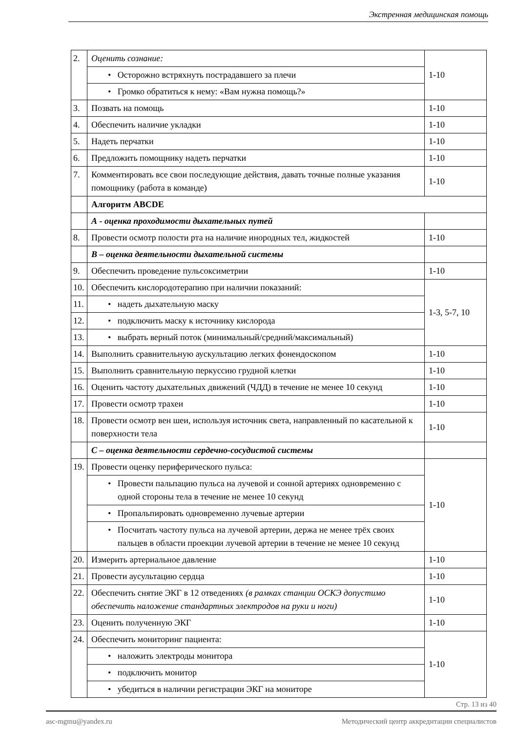Экстренная медицинская помощь
| 2. | Оценить сознание: | 1-10 |
| | • Осторожно встряхнуть пострадавшего за плечи | |
| | • Громко обратиться к нему: «Вам нужна помощь?» | |
| 3. | Позвать на помощь | 1-10 |
| 4. | Обеспечить наличие укладки | 1-10 |
| 5. | Надеть перчатки | 1-10 |
| 6. | Предложить помощнику надеть перчатки | 1-10 |
| 7. | Комментировать все свои последующие действия, давать точные полные указания помощнику (работа в команде) | 1-10 |
| | Алгоритм ABCDE | |
| | А - оценка проходимости дыхательных путей | |
| 8. | Провести осмотр полости рта на наличие инородных тел, жидкостей | 1-10 |
| | В – оценка деятельности дыхательной системы | |
| 9. | Обеспечить проведение пульсоксиметрии | 1-10 |
| 10. | Обеспечить кислородотерапию при наличии показаний: | 1-3, 5-7, 10 |
| 11. | • надеть дыхательную маску | |
| 12. | • подключить маску к источнику кислорода | |
| 13. | • выбрать верный поток (минимальный/средний/максимальный) | |
| 14. | Выполнить сравнительную аускультацию легких фонендоскопом | 1-10 |
| 15. | Выполнить сравнительную перкуссию грудной клетки | 1-10 |
| 16. | Оценить частоту дыхательных движений (ЧДД) в течение не менее 10 секунд | 1-10 |
| 17. | Провести осмотр трахеи | 1-10 |
| 18. | Провести осмотр вен шеи, используя источник света, направленный по касательной к поверхности тела | 1-10 |
| | С – оценка деятельности сердечно-сосудистой системы | |
| 19. | Провести оценку периферического пульса: | 1-10 |
| | • Провести пальпацию пульса на лучевой и сонной артериях одновременно с одной стороны тела в течение не менее 10 секунд | |
| | • Пропальпировать одновременно лучевые артерии | |
| | • Посчитать частоту пульса на лучевой артерии, держа не менее трёх своих пальцев в области проекции лучевой артерии в течение не менее 10 секунд | |
| 20. | Измерить артериальное давление | 1-10 |
| 21. | Провести аусультацию сердца | 1-10 |
| 22. | Обеспечить снятие ЭКГ в 12 отведениях (в рамках станции ОСКЭ допустимо обеспечить наложение стандартных электродов на руки и ноги) | 1-10 |
| 23. | Оценить полученную ЭКГ | 1-10 |
| 24. | Обеспечить мониторинг пациента: | 1-10 |
| | • наложить электроды монитора | |
| | • подключить монитор | |
| | • убедиться в наличии регистрации ЭКГ на мониторе | |
Стр. 13 из 40
asc-mgmu@yandex.ru Методический центр аккредитации специалистов